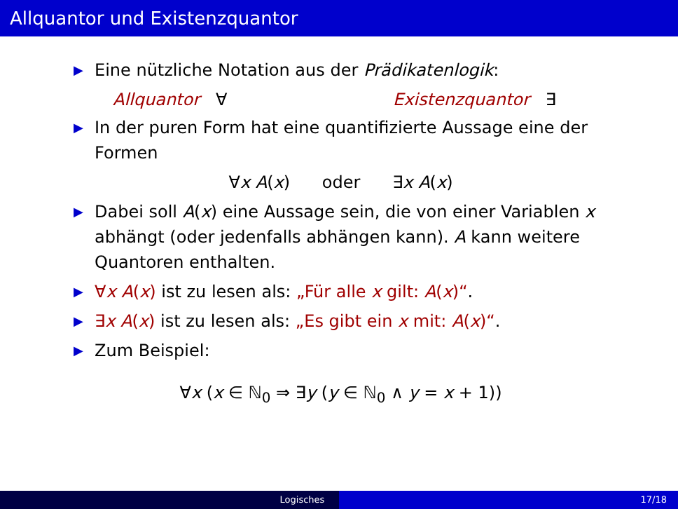Allquantor und Existenzquantor
▶ Eine nützliche Notation aus der Prädikatenlogik:
Allquantor ∀ Existenzquantor ∃
▶ In der puren Form hat eine quantifizierte Aussage eine der Formen
∀x A(x) oder ∃x A(x)
▶ Dabei soll A(x) eine Aussage sein, die von einer Variablen x abhängt (oder jedenfalls abhängen kann). A kann weitere Quantoren enthalten.
▶ ∀x A(x) ist zu lesen als: „Für alle x gilt: A(x)“.
▶ ∃x A(x) ist zu lesen als: „Es gibt ein x mit: A(x)“.
▶ Zum Beispiel:
∀x (x ∈ ℕ<sub>0</sub> ⇒ ∃y (y ∈ ℕ<sub>0</sub> ∧ y = x + 1))
Logisches 17/18